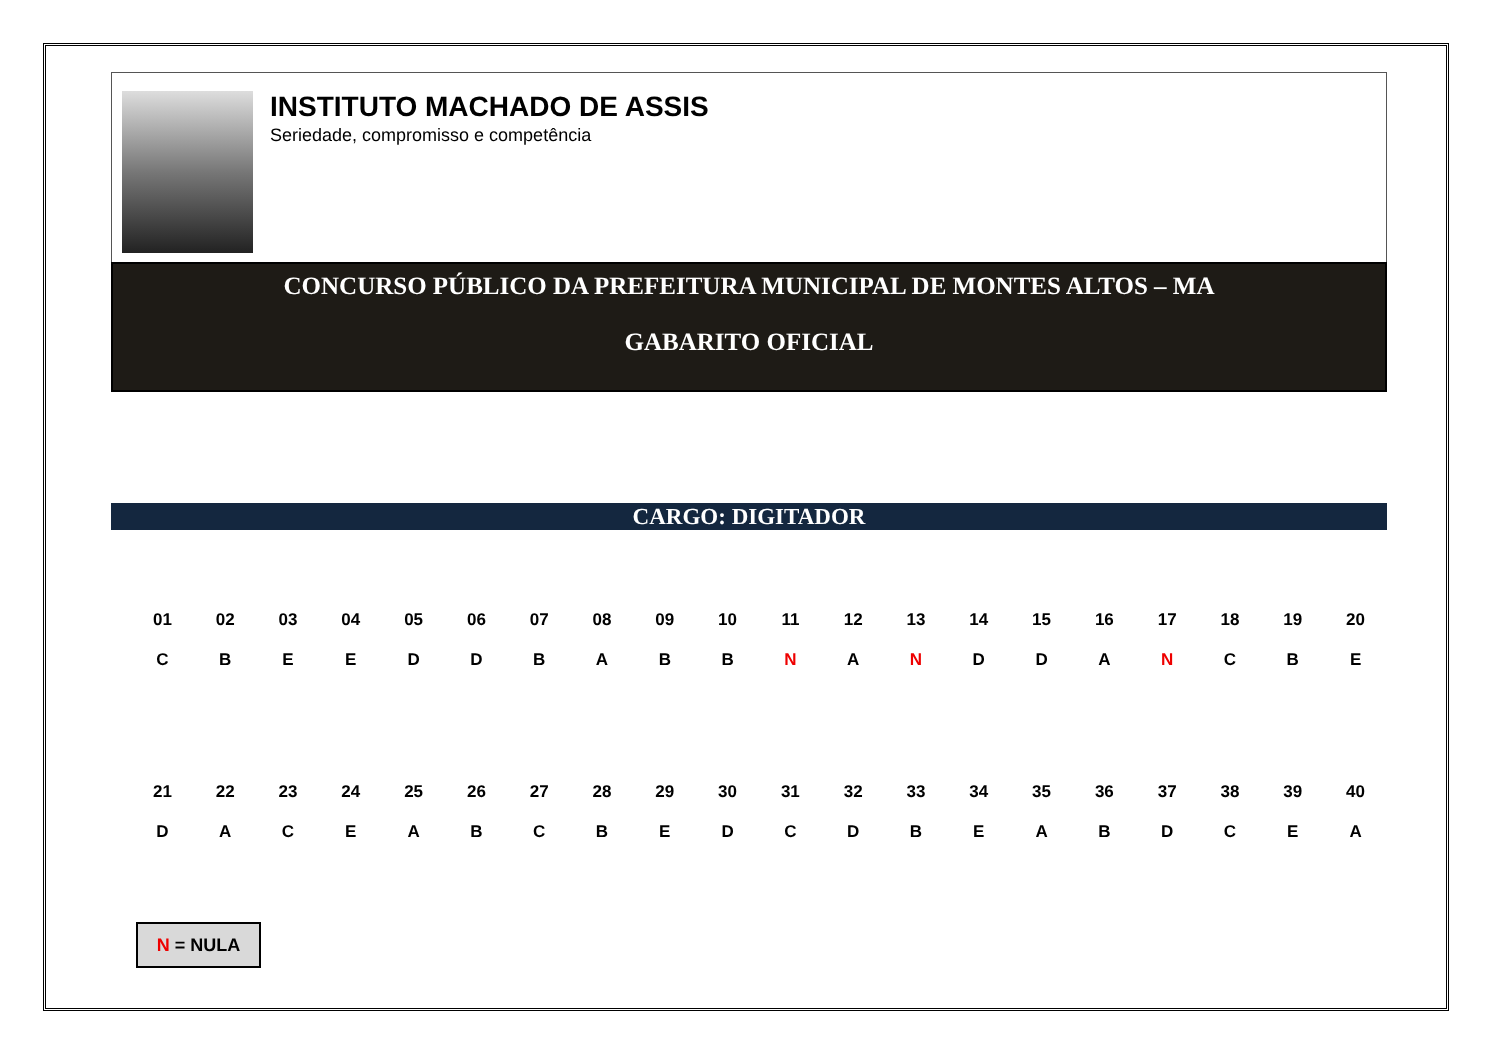INSTITUTO MACHADO DE ASSIS
Seriedade, compromisso e competência
CONCURSO PÚBLICO DA PREFEITURA MUNICIPAL DE MONTES ALTOS – MA
GABARITO OFICIAL
CARGO: DIGITADOR
| 01 | 02 | 03 | 04 | 05 | 06 | 07 | 08 | 09 | 10 | 11 | 12 | 13 | 14 | 15 | 16 | 17 | 18 | 19 | 20 |
| C | B | E | E | D | D | B | A | B | B | N | A | N | D | D | A | N | C | B | E |
| 21 | 22 | 23 | 24 | 25 | 26 | 27 | 28 | 29 | 30 | 31 | 32 | 33 | 34 | 35 | 36 | 37 | 38 | 39 | 40 |
| D | A | C | E | A | B | C | B | E | D | C | D | B | E | A | B | D | C | E | A |
N = NULA